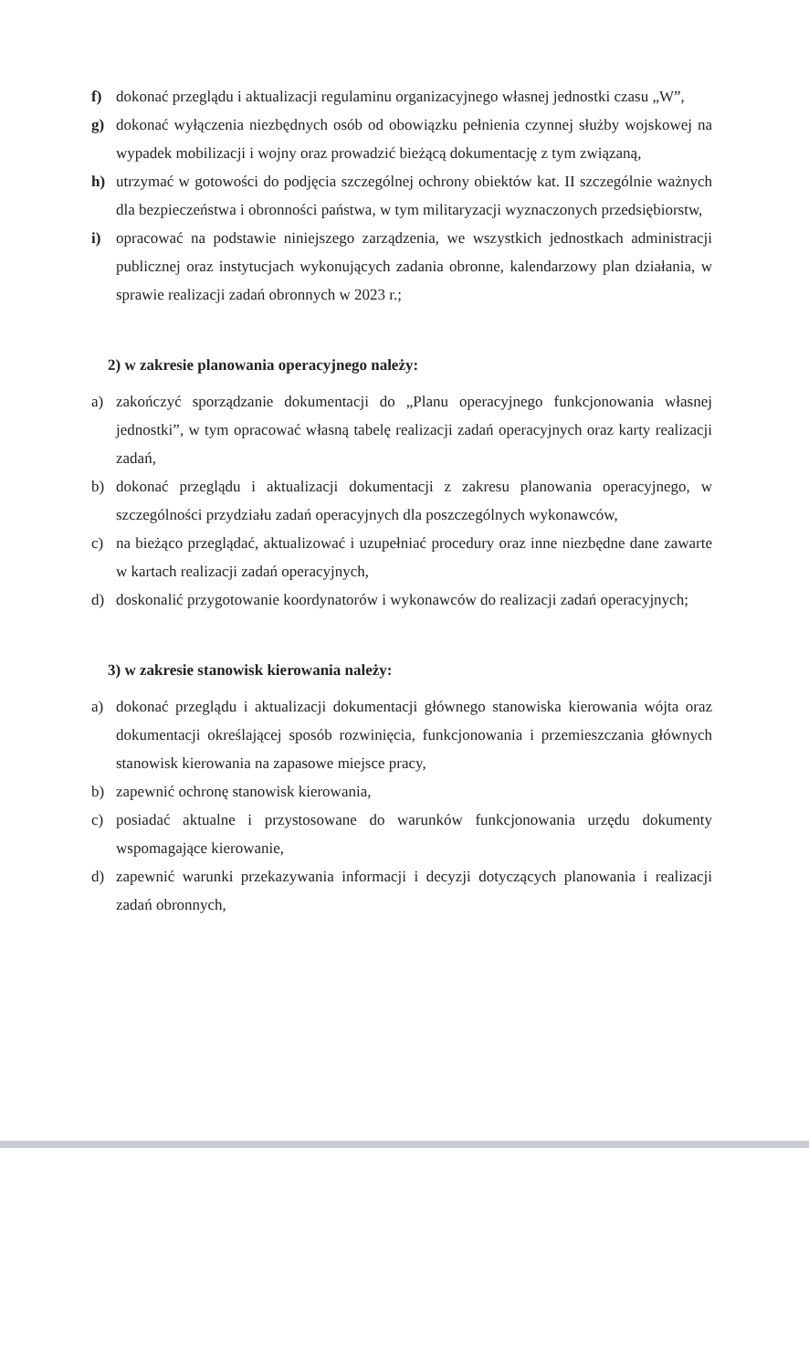f) dokonać przeglądu i aktualizacji regulaminu organizacyjnego własnej jednostki czasu „W”,
g) dokonać wyłączenia niezbędnych osób od obowiązku pełnienia czynnej służby wojskowej na wypadek mobilizacji i wojny oraz prowadzić bieżącą dokumentację z tym związaną,
h) utrzymać w gotowości do podjęcia szczególnej ochrony obiektów kat. II szczególnie ważnych dla bezpieczeństwa i obronności państwa, w tym militaryzacji wyznaczonych przedsiębiorstw,
i) opracować na podstawie niniejszego zarządzenia, we wszystkich jednostkach administracji publicznej oraz instytucjach wykonujących zadania obronne, kalendarzowy plan działania, w sprawie realizacji zadań obronnych w 2023 r.;
2) w zakresie planowania operacyjnego należy:
a) zakończyć sporządzanie dokumentacji do „Planu operacyjnego funkcjonowania własnej jednostki”, w tym opracować własną tabelę realizacji zadań operacyjnych oraz karty realizacji zadań,
b) dokonać przeglądu i aktualizacji dokumentacji z zakresu planowania operacyjnego, w szczególności przydziału zadań operacyjnych dla poszczególnych wykonawców,
c) na bieżąco przeglądać, aktualizować i uzupełniać procedury oraz inne niezbędne dane zawarte w kartach realizacji zadań operacyjnych,
d) doskonalić przygotowanie koordynatorów i wykonawców do realizacji zadań operacyjnych;
3) w zakresie stanowisk kierowania należy:
a) dokonać przeglądu i aktualizacji dokumentacji głównego stanowiska kierowania wójta oraz dokumentacji określającej sposób rozwinięcia, funkcjonowania i przemieszczania głównych stanowisk kierowania na zapasowe miejsce pracy,
b) zapewnić ochronę stanowisk kierowania,
c) posiadać aktualne i przystosowane do warunków funkcjonowania urzędu dokumenty wspomagające kierowanie,
d) zapewnić warunki przekazywania informacji i decyzji dotyczących planowania i realizacji zadań obronnych,